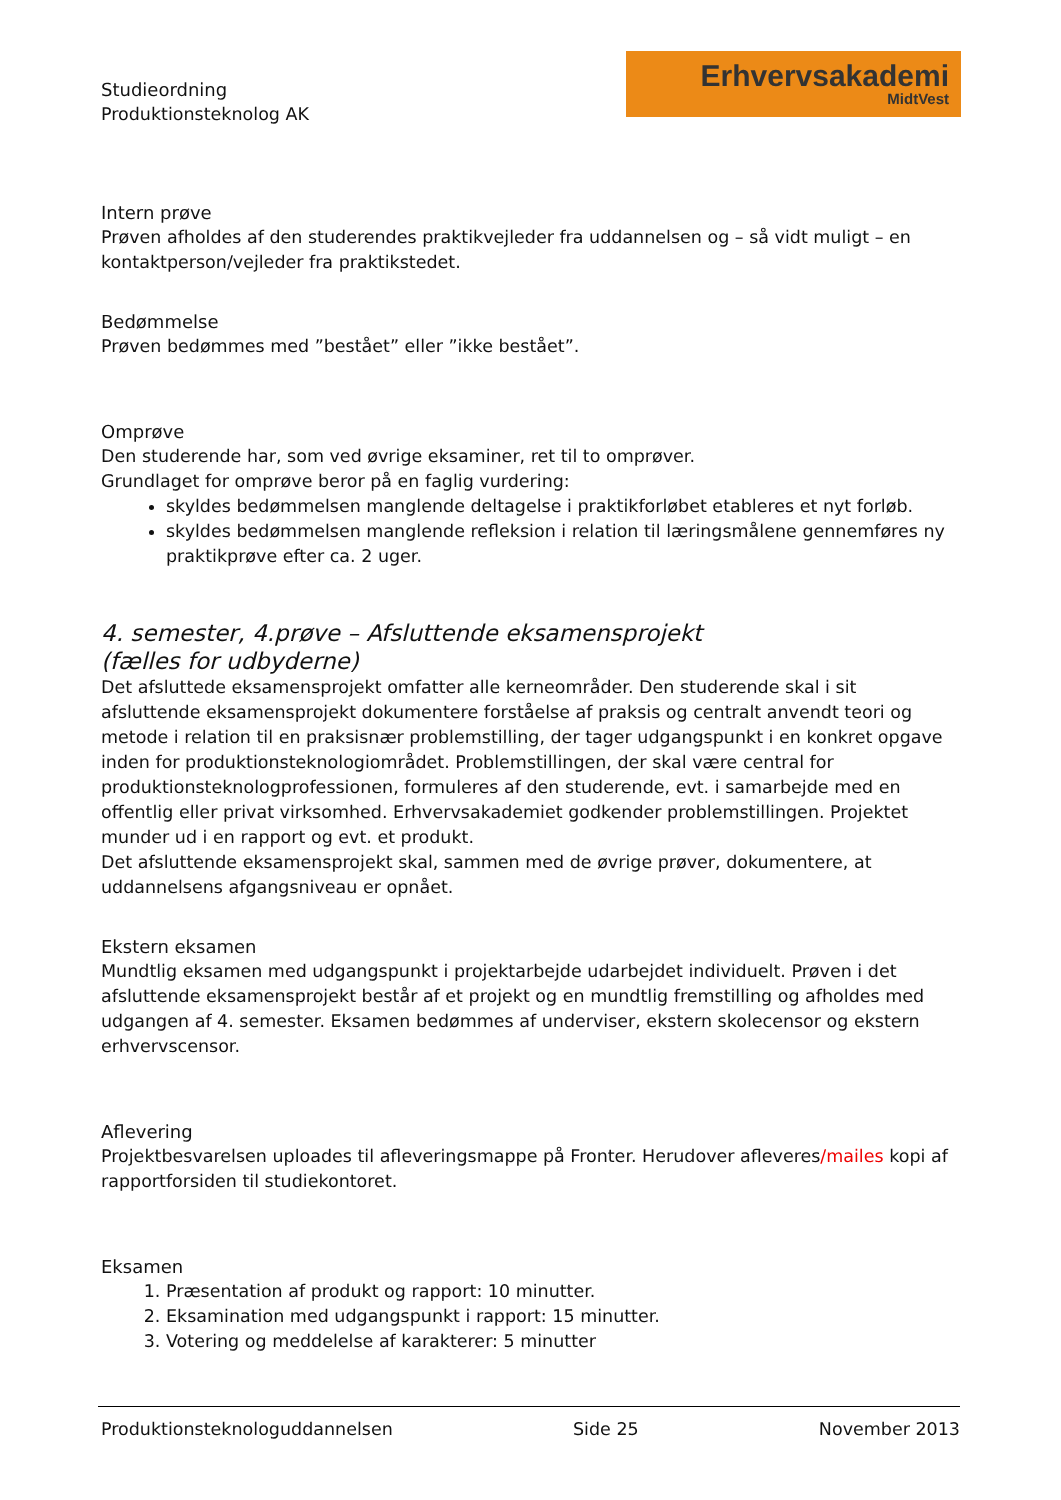Studieordning
Produktionsteknolog AK
Erhvervsakademi
MidtVest
Intern prøve
Prøven afholdes af den studerendes praktikvejleder fra uddannelsen og – så vidt muligt – en kontaktperson/vejleder fra praktikstedet.
Bedømmelse
Prøven bedømmes med ”bestået” eller ”ikke bestået”.
Omprøve
Den studerende har, som ved øvrige eksaminer, ret til to omprøver.
Grundlaget for omprøve beror på en faglig vurdering:
skyldes bedømmelsen manglende deltagelse i praktikforløbet etableres et nyt forløb.
skyldes bedømmelsen manglende refleksion i relation til læringsmålene gennemføres ny praktikprøve efter ca. 2 uger.
4. semester, 4.prøve – Afsluttende eksamensprojekt
(fælles for udbyderne)
Det afsluttede eksamensprojekt omfatter alle kerneområder. Den studerende skal i sit afsluttende eksamensprojekt dokumentere forståelse af praksis og centralt anvendt teori og metode i relation til en praksisnær problemstilling, der tager udgangspunkt i en konkret opgave inden for produktionsteknologiområdet. Problemstillingen, der skal være central for produktionsteknologprofessionen, formuleres af den studerende, evt. i samarbejde med en offentlig eller privat virksomhed. Erhvervsakademiet godkender problemstillingen. Projektet munder ud i en rapport og evt. et produkt.
Det afsluttende eksamensprojekt skal, sammen med de øvrige prøver, dokumentere, at uddannelsens afgangsniveau er opnået.
Ekstern eksamen
Mundtlig eksamen med udgangspunkt i projektarbejde udarbejdet individuelt. Prøven i det afsluttende eksamensprojekt består af et projekt og en mundtlig fremstilling og afholdes med udgangen af 4. semester. Eksamen bedømmes af underviser, ekstern skolecensor og ekstern erhvervscensor.
Aflevering
Projektbesvarelsen uploades til afleveringsmappe på Fronter. Herudover afleveres/mailes kopi af rapportforsiden til studiekontoret.
Eksamen
1. Præsentation af produkt og rapport: 10 minutter.
2. Eksamination med udgangspunkt i rapport: 15 minutter.
3. Votering og meddelelse af karakterer: 5 minutter
Produktionsteknologuddannelsen Side 25 November 2013